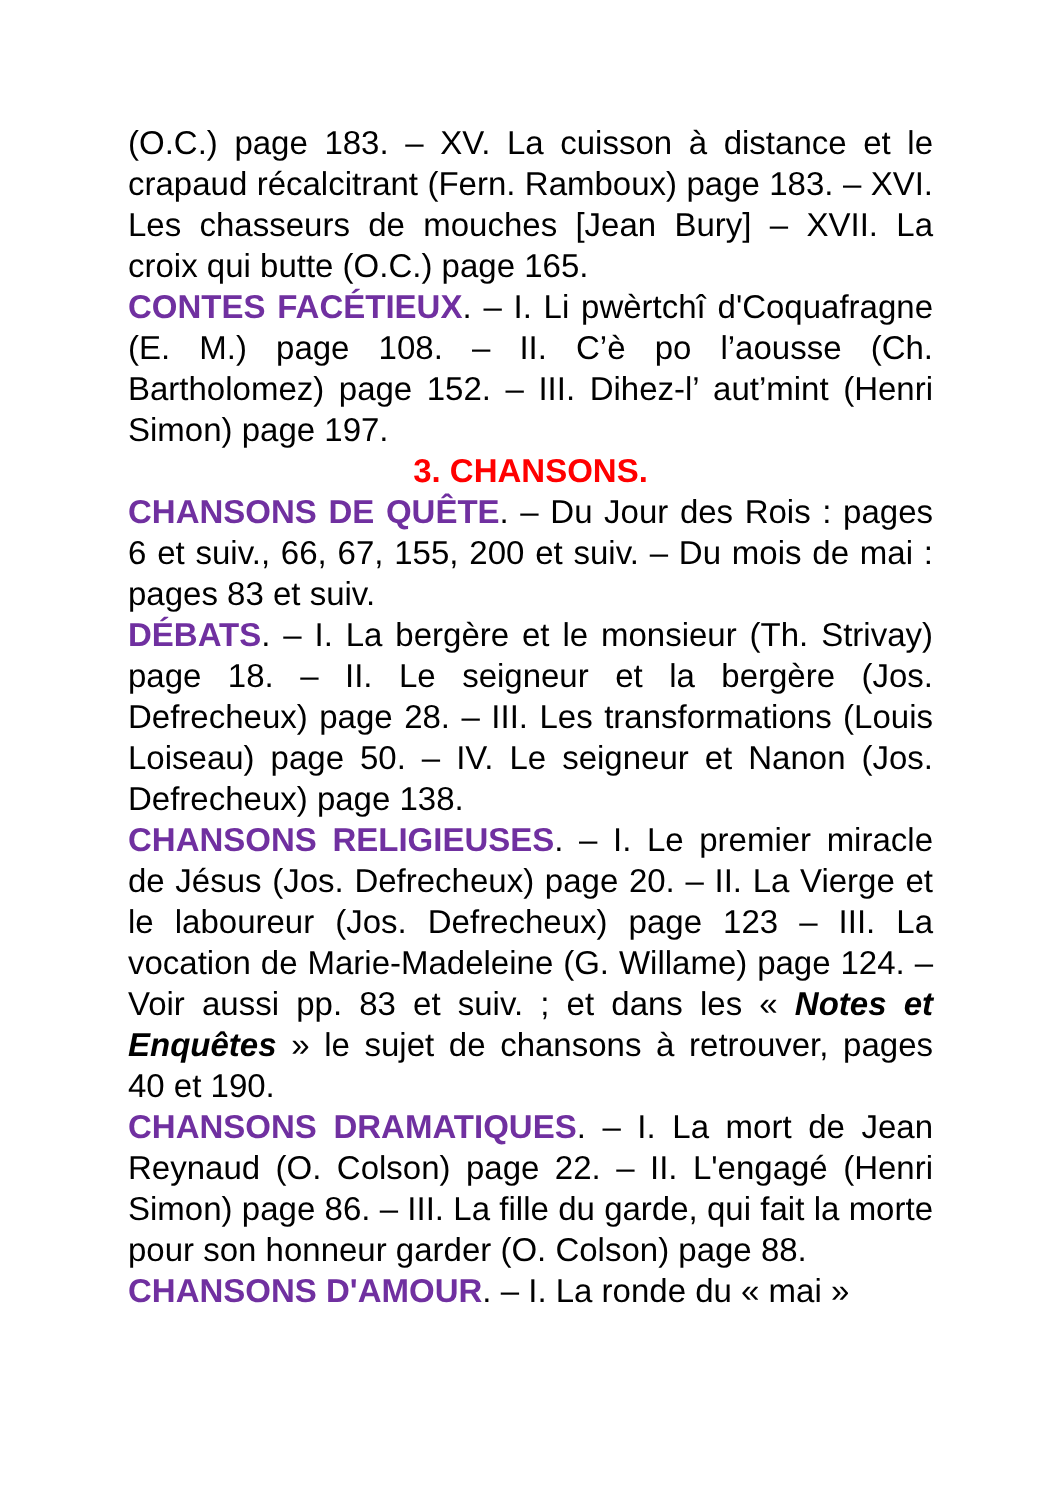(O.C.) page 183. – XV. La cuisson à distance et le crapaud récalcitrant (Fern. Ramboux) page 183. – XVI. Les chasseurs de mouches [Jean Bury] – XVII. La croix qui butte (O.C.) page 165.
CONTES FACÉTIEUX. – I. Li pwèrtchî d'Coquafragne (E. M.) page 108. – II. C’è po l’aousse (Ch. Bartholomez) page 152. – III. Dihez-l’ aut’mint (Henri Simon) page 197.
3. CHANSONS.
CHANSONS DE QUÊTE. – Du Jour des Rois : pages 6 et suiv., 66, 67, 155, 200 et suiv. – Du mois de mai : pages 83 et suiv.
DÉBATS. – I. La bergère et le monsieur (Th. Strivay) page 18. – II. Le seigneur et la bergère (Jos. Defrecheux) page 28. – III. Les transformations (Louis Loiseau) page 50. – IV. Le seigneur et Nanon (Jos. Defrecheux) page 138.
CHANSONS RELIGIEUSES. – I. Le premier miracle de Jésus (Jos. Defrecheux) page 20. – II. La Vierge et le laboureur (Jos. Defrecheux) page 123 – III. La vocation de Marie-Madeleine (G. Willame) page 124. – Voir aussi pp. 83 et suiv. ; et dans les « Notes et Enquêtes » le sujet de chansons à retrouver, pages 40 et 190.
CHANSONS DRAMATIQUES. – I. La mort de Jean Reynaud (O. Colson) page 22. – II. L'engagé (Henri Simon) page 86. – III. La fille du garde, qui fait la morte pour son honneur garder (O. Colson) page 88.
CHANSONS D'AMOUR. – I. La ronde du « mai »